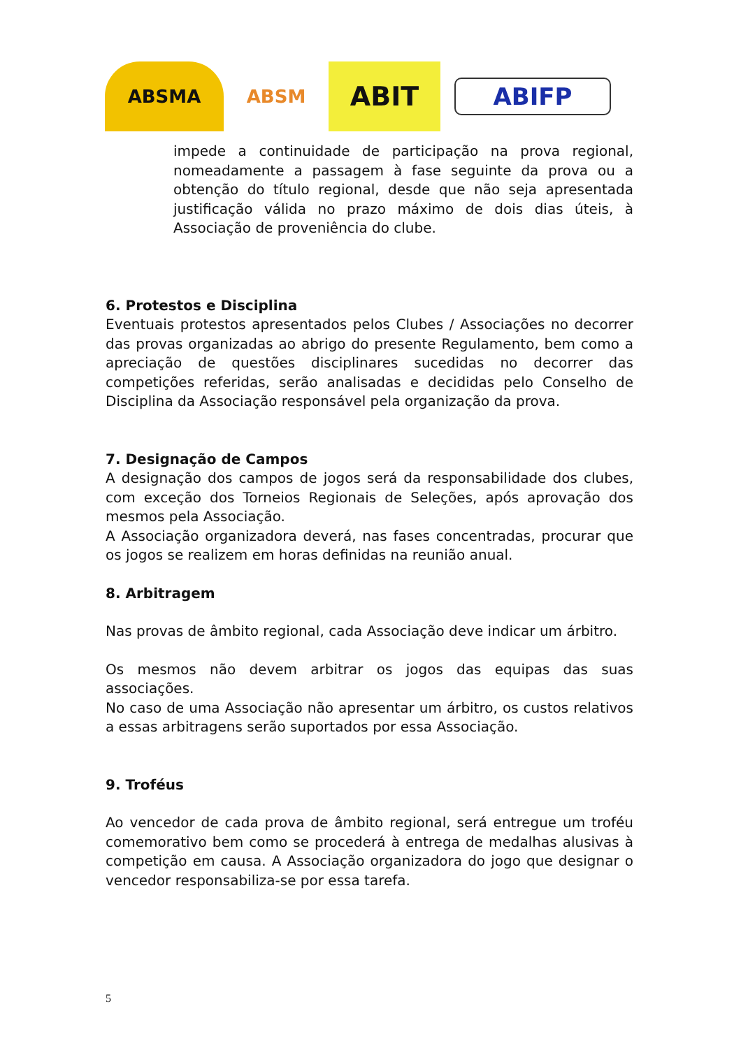ABSMA ABSM
ABIT
ABIFP
impede a continuidade de participação na prova regional, nomeadamente a passagem à fase seguinte da prova ou a obtenção do título regional, desde que não seja apresentada justificação válida no prazo máximo de dois dias úteis, à Associação de proveniência do clube.
6. Protestos e Disciplina
Eventuais protestos apresentados pelos Clubes / Associações no decorrer das provas organizadas ao abrigo do presente Regulamento, bem como a apreciação de questões disciplinares sucedidas no decorrer das competições referidas, serão analisadas e decididas pelo Conselho de Disciplina da Associação responsável pela organização da prova.
7. Designação de Campos
A designação dos campos de jogos será da responsabilidade dos clubes, com exceção dos Torneios Regionais de Seleções, após aprovação dos mesmos pela Associação.
A Associação organizadora deverá, nas fases concentradas, procurar que os jogos se realizem em horas definidas na reunião anual.
8. Arbitragem
Nas provas de âmbito regional, cada Associação deve indicar um árbitro.
Os mesmos não devem arbitrar os jogos das equipas das suas associações.
No caso de uma Associação não apresentar um árbitro, os custos relativos a essas arbitragens serão suportados por essa Associação.
9. Troféus
Ao vencedor de cada prova de âmbito regional, será entregue um troféu comemorativo bem como se procederá à entrega de medalhas alusivas à competição em causa. A Associação organizadora do jogo que designar o vencedor responsabiliza-se por essa tarefa.
5